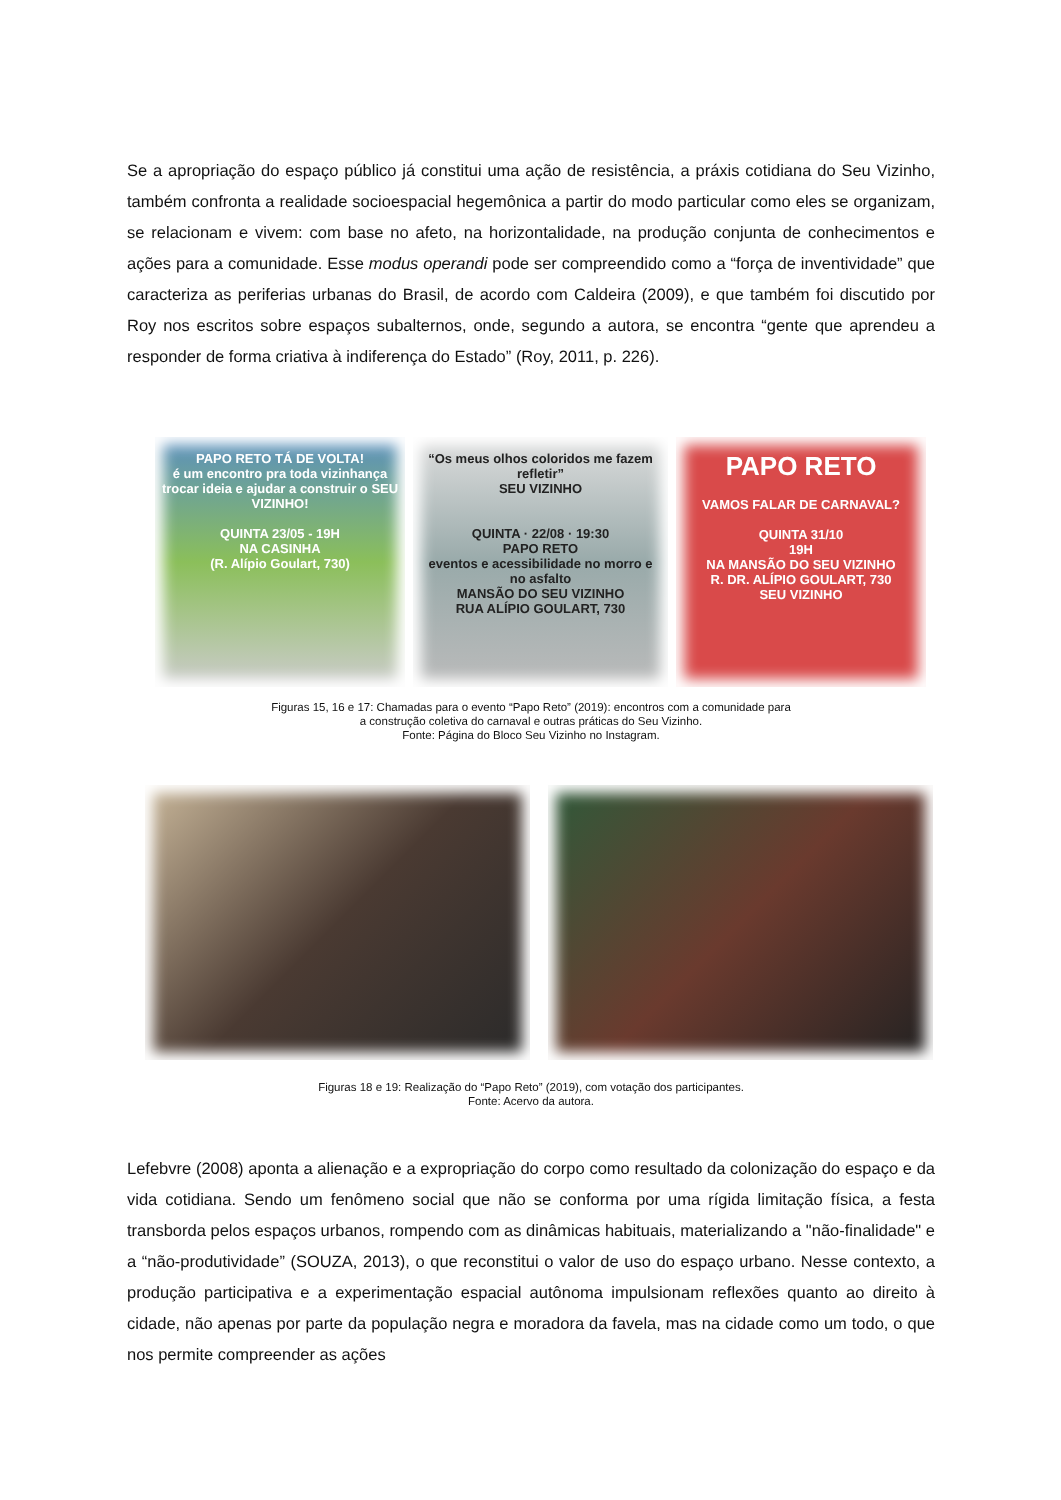Se a apropriação do espaço público já constitui uma ação de resistência, a práxis cotidiana do Seu Vizinho, também confronta a realidade socioespacial hegemônica a partir do modo particular como eles se organizam, se relacionam e vivem: com base no afeto, na horizontalidade, na produção conjunta de conhecimentos e ações para a comunidade. Esse modus operandi pode ser compreendido como a “força de inventividade” que caracteriza as periferias urbanas do Brasil, de acordo com Caldeira (2009), e que também foi discutido por Roy nos escritos sobre espaços subalternos, onde, segundo a autora, se encontra “gente que aprendeu a responder de forma criativa à indiferença do Estado” (Roy, 2011, p. 226).
PAPO RETO TÁ DE VOLTA!
é um encontro pra toda vizinhança trocar ideia e ajudar a construir o SEU VIZINHO!
QUINTA 23/05 - 19H
NA CASINHA
(R. Alípio Goulart, 730)
“Os meus olhos coloridos me fazem refletir”
SEU VIZINHO
QUINTA · 22/08 · 19:30
PAPO RETO
eventos e acessibilidade no morro e no asfalto
MANSÃO DO SEU VIZINHO
RUA ALÍPIO GOULART, 730
PAPO RETO
VAMOS FALAR DE CARNAVAL?
QUINTA 31/10
19H
NA MANSÃO DO SEU VIZINHO
R. DR. ALÍPIO GOULART, 730
SEU VIZINHO
Figuras 15, 16 e 17: Chamadas para o evento “Papo Reto” (2019): encontros com a comunidade para
a construção coletiva do carnaval e outras práticas do Seu Vizinho.
Fonte: Página do Bloco Seu Vizinho no Instagram.
Figuras 18 e 19: Realização do “Papo Reto” (2019), com votação dos participantes.
Fonte: Acervo da autora.
Lefebvre (2008) aponta a alienação e a expropriação do corpo como resultado da colonização do espaço e da vida cotidiana. Sendo um fenômeno social que não se conforma por uma rígida limitação física, a festa transborda pelos espaços urbanos, rompendo com as dinâmicas habituais, materializando a "não-finalidade" e a “não-produtividade” (SOUZA, 2013), o que reconstitui o valor de uso do espaço urbano. Nesse contexto, a produção participativa e a experimentação espacial autônoma impulsionam reflexões quanto ao direito à cidade, não apenas por parte da população negra e moradora da favela, mas na cidade como um todo, o que nos permite compreender as ações